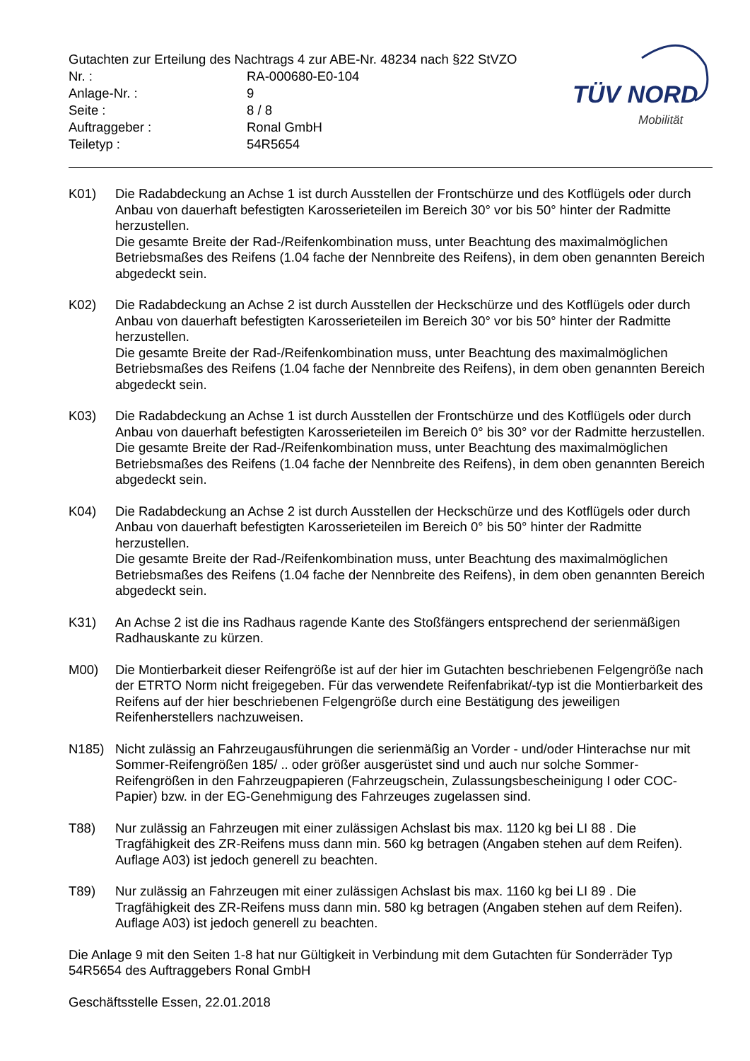Gutachten zur Erteilung des Nachtrags 4 zur ABE-Nr. 48234 nach §22 StVZO
| Nr. : | RA-000680-E0-104 |
| Anlage-Nr. : | 9 |
| Seite : | 8 / 8 |
| Auftraggeber : | Ronal GmbH |
| Teiletyp : | 54R5654 |
TÜV NORD
Mobilität
K01) Die Radabdeckung an Achse 1 ist durch Ausstellen der Frontschürze und des Kotflügels oder durch Anbau von dauerhaft befestigten Karosserieteilen im Bereich 30° vor bis 50° hinter der Radmitte herzustellen.
Die gesamte Breite der Rad-/Reifenkombination muss, unter Beachtung des maximalmöglichen Betriebsmaßes des Reifens (1.04 fache der Nennbreite des Reifens), in dem oben genannten Bereich abgedeckt sein.
K02) Die Radabdeckung an Achse 2 ist durch Ausstellen der Heckschürze und des Kotflügels oder durch Anbau von dauerhaft befestigten Karosserieteilen im Bereich 30° vor bis 50° hinter der Radmitte herzustellen.
Die gesamte Breite der Rad-/Reifenkombination muss, unter Beachtung des maximalmöglichen Betriebsmaßes des Reifens (1.04 fache der Nennbreite des Reifens), in dem oben genannten Bereich abgedeckt sein.
K03) Die Radabdeckung an Achse 1 ist durch Ausstellen der Frontschürze und des Kotflügels oder durch Anbau von dauerhaft befestigten Karosserieteilen im Bereich 0° bis 30° vor der Radmitte herzustellen.
Die gesamte Breite der Rad-/Reifenkombination muss, unter Beachtung des maximalmöglichen Betriebsmaßes des Reifens (1.04 fache der Nennbreite des Reifens), in dem oben genannten Bereich abgedeckt sein.
K04) Die Radabdeckung an Achse 2 ist durch Ausstellen der Heckschürze und des Kotflügels oder durch Anbau von dauerhaft befestigten Karosserieteilen im Bereich 0° bis 50° hinter der Radmitte herzustellen.
Die gesamte Breite der Rad-/Reifenkombination muss, unter Beachtung des maximalmöglichen Betriebsmaßes des Reifens (1.04 fache der Nennbreite des Reifens), in dem oben genannten Bereich abgedeckt sein.
K31) An Achse 2 ist die ins Radhaus ragende Kante des Stoßfängers entsprechend der serienmäßigen Radhauskante zu kürzen.
M00) Die Montierbarkeit dieser Reifengröße ist auf der hier im Gutachten beschriebenen Felgengröße nach der ETRTO Norm nicht freigegeben. Für das verwendete Reifenfabrikat/-typ ist die Montierbarkeit des Reifens auf der hier beschriebenen Felgengröße durch eine Bestätigung des jeweiligen Reifenherstellers nachzuweisen.
N185) Nicht zulässig an Fahrzeugausführungen die serienmäßig an Vorder - und/oder Hinterachse nur mit Sommer-Reifengrößen 185/ .. oder größer ausgerüstet sind und auch nur solche Sommer-Reifengrößen in den Fahrzeugpapieren (Fahrzeugschein, Zulassungsbescheinigung I oder COC- Papier) bzw. in der EG-Genehmigung des Fahrzeuges zugelassen sind.
T88) Nur zulässig an Fahrzeugen mit einer zulässigen Achslast bis max. 1120 kg bei LI 88 . Die Tragfähigkeit des ZR-Reifens muss dann min. 560 kg betragen (Angaben stehen auf dem Reifen). Auflage A03) ist jedoch generell zu beachten.
T89) Nur zulässig an Fahrzeugen mit einer zulässigen Achslast bis max. 1160 kg bei LI 89 . Die Tragfähigkeit des ZR-Reifens muss dann min. 580 kg betragen (Angaben stehen auf dem Reifen). Auflage A03) ist jedoch generell zu beachten.
Die Anlage 9 mit den Seiten 1-8 hat nur Gültigkeit in Verbindung mit dem Gutachten für Sonderräder Typ 54R5654 des Auftraggebers Ronal GmbH
Geschäftsstelle Essen, 22.01.2018